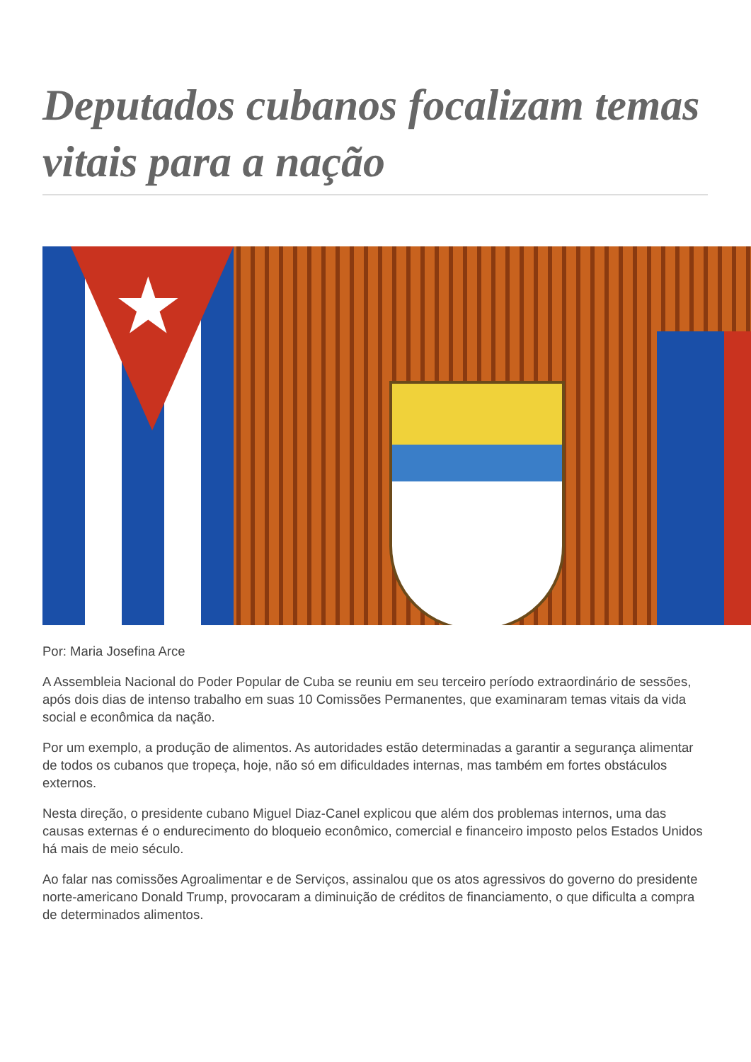Deputados cubanos focalizam temas vitais para a nação
★
Por: Maria Josefina Arce
A Assembleia Nacional do Poder Popular de Cuba se reuniu em seu terceiro período extraordinário de sessões, após dois dias de intenso trabalho em suas 10 Comissões Permanentes, que examinaram temas vitais da vida social e econômica da nação.
Por um exemplo, a produção de alimentos. As autoridades estão determinadas a garantir a segurança alimentar de todos os cubanos que tropeça, hoje, não só em dificuldades internas, mas também em fortes obstáculos externos.
Nesta direção, o presidente cubano Miguel Diaz-Canel explicou que além dos problemas internos, uma das causas externas é o endurecimento do bloqueio econômico, comercial e financeiro imposto pelos Estados Unidos há mais de meio século.
Ao falar nas comissões Agroalimentar e de Serviços, assinalou que os atos agressivos do governo do presidente norte-americano Donald Trump, provocaram a diminuição de créditos de financiamento, o que dificulta a compra de determinados alimentos.